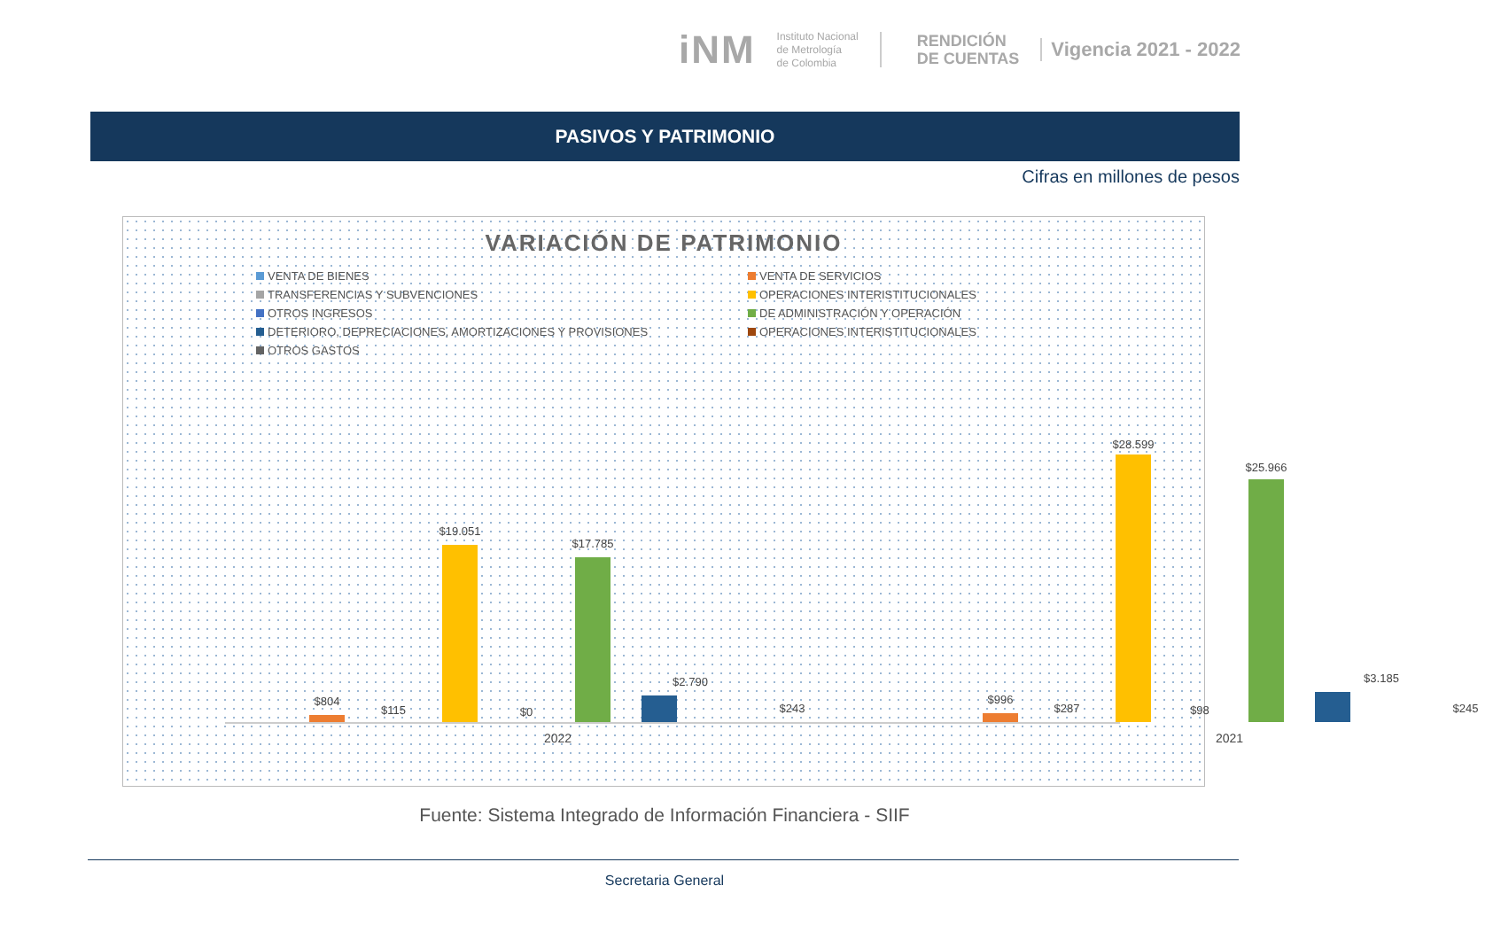iNM
Instituto Nacional
de Metrología
de Colombia
RENDICIÓN
DE CUENTAS
Vigencia 2021 - 2022
PASIVOS Y PATRIMONIO
Cifras en millones de pesos
VARIACIÓN DE PATRIMONIO
VENTA DE BIENES
VENTA DE SERVICIOS
TRANSFERENCIAS Y SUBVENCIONES
OPERACIONES INTERISTITUCIONALES
OTROS INGRESOS
DE ADMINISTRACIÓN Y OPERACIÓN
DETERIORO, DEPRECIACIONES, AMORTIZACIONES Y PROVISIONES
OPERACIONES INTERISTITUCIONALES
OTROS GASTOS
$804
$115
$19.051
$0
$17.785
$2.790
$243
2022
$996
$287
$28.599
$98
$25.966
$3.185
$245
2021
Fuente: Sistema Integrado de Información Financiera - SIIF
Secretaria General